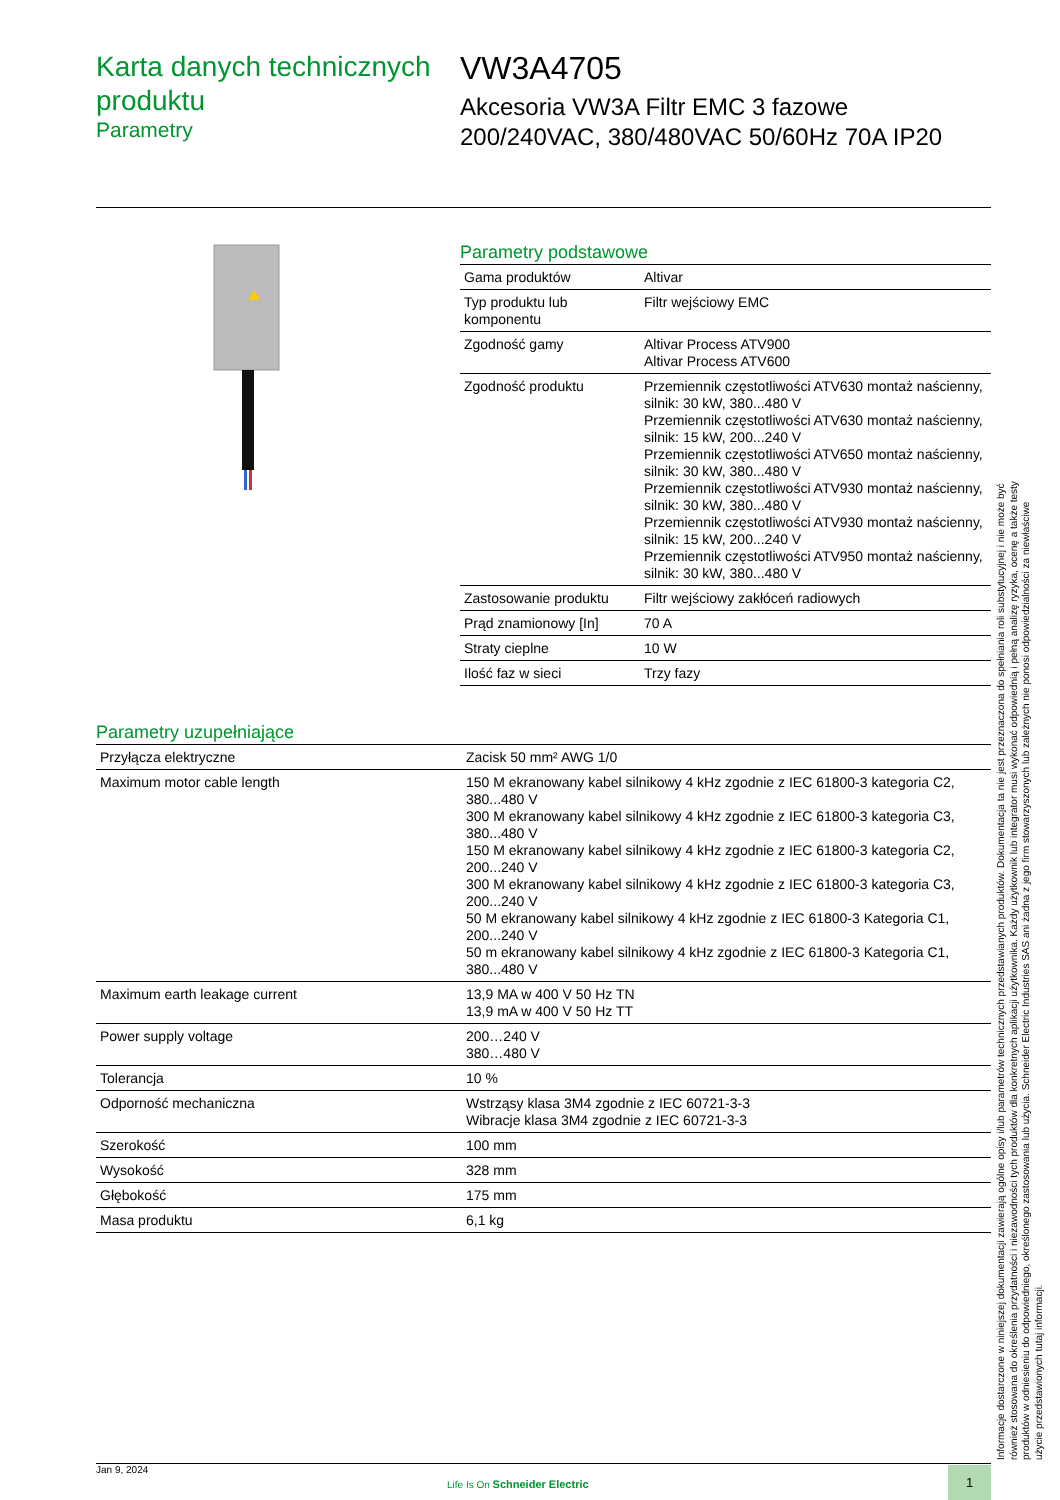Karta danych technicznych produktu
Parametry
VW3A4705
Akcesoria VW3A Filtr EMC 3 fazowe 200/240VAC, 380/480VAC 50/60Hz 70A IP20
Parametry podstawowe
| Gama produktów | Altivar |
| Typ produktu lub komponentu | Filtr wejściowy EMC |
| Zgodność gamy | Altivar Process ATV900 Altivar Process ATV600 |
| Zgodność produktu | Przemiennik częstotliwości ATV630 montaż naścienny, silnik: 30 kW, 380...480 V Przemiennik częstotliwości ATV630 montaż naścienny, silnik: 15 kW, 200...240 V Przemiennik częstotliwości ATV650 montaż naścienny, silnik: 30 kW, 380...480 V Przemiennik częstotliwości ATV930 montaż naścienny, silnik: 30 kW, 380...480 V Przemiennik częstotliwości ATV930 montaż naścienny, silnik: 15 kW, 200...240 V Przemiennik częstotliwości ATV950 montaż naścienny, silnik: 30 kW, 380...480 V |
| Zastosowanie produktu | Filtr wejściowy zakłóceń radiowych |
| Prąd znamionowy [In] | 70 A |
| Straty cieplne | 10 W |
| Ilość faz w sieci | Trzy fazy |
Parametry uzupełniające
| Przyłącza elektryczne | Zacisk 50 mm² AWG 1/0 |
| Maximum motor cable length | 150 M ekranowany kabel silnikowy 4 kHz zgodnie z IEC 61800-3 kategoria C2, 380...480 V 300 M ekranowany kabel silnikowy 4 kHz zgodnie z IEC 61800-3 kategoria C3, 380...480 V 150 M ekranowany kabel silnikowy 4 kHz zgodnie z IEC 61800-3 kategoria C2, 200...240 V 300 M ekranowany kabel silnikowy 4 kHz zgodnie z IEC 61800-3 kategoria C3, 200...240 V 50 M ekranowany kabel silnikowy 4 kHz zgodnie z IEC 61800-3 Kategoria C1, 200...240 V 50 m ekranowany kabel silnikowy 4 kHz zgodnie z IEC 61800-3 Kategoria C1, 380...480 V |
| Maximum earth leakage current | 13,9 MA w 400 V 50 Hz TN 13,9 mA w 400 V 50 Hz TT |
| Power supply voltage | 200…240 V 380…480 V |
| Tolerancja | 10 % |
| Odporność mechaniczna | Wstrząsy klasa 3M4 zgodnie z IEC 60721-3-3 Wibracje klasa 3M4 zgodnie z IEC 60721-3-3 |
| Szerokość | 100 mm |
| Wysokość | 328 mm |
| Głębokość | 175 mm |
| Masa produktu | 6,1 kg |
Informacje dostarczone w niniejszej dokumentacji zawierają ogólne opisy i/lub parametrów technicznych przedstawianych produktów. Dokumentacja ta nie jest przeznaczona do spełniania roli substytucyjnej i nie może być również stosowana do określenia przydatności i niezawodności tych produktów dla konkretnych aplikacji użytkownika. Każdy użytkownik lub integrator musi wykonać odpowiednią i pełną analizę ryzyka, ocenę a także testy produktów w odniesieniu do odpowiedniego, określonego zastosowania lub użycia. Schneider Electric Industries SAS ani żadna z jego firm stowarzyszonych lub zależnych nie ponosi odpowiedzialności za niewłaściwe użycie przedstawionych tutaj informacji.
Jan 9, 2024
Life Is On Schneider Electric
1